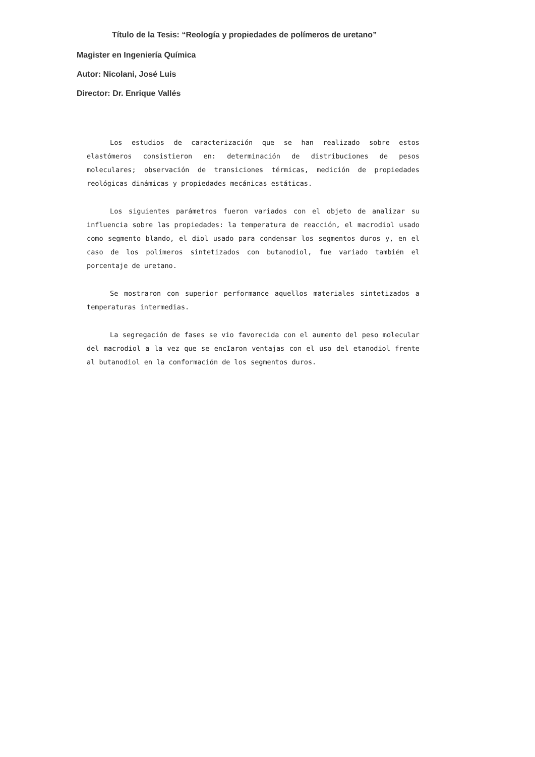Título de la Tesis: “Reología y propiedades de polímeros de uretano”
Magister en Ingeniería Química
Autor: Nicolani, José Luis
Director: Dr. Enrique Vallés
Los estudios de caracterización que se han realizado sobre estos elastómeros consistieron en: determinación de distribuciones de pesos moleculares; observación de transiciones térmicas, medición de propiedades reológicas dinámicas y propiedades mecánicas estáticas.
Los siguientes parámetros fueron variados con el objeto de analizar su influencia sobre las propiedades: la temperatura de reacción, el macrodiol usado como segmento blando, el diol usado para condensar los segmentos duros y, en el caso de los polímeros sintetizados con butanodiol, fue variado también el porcentaje de uretano.
Se mostraron con superior performance aquellos materiales sintetizados a temperaturas intermedias.
La segregación de fases se vio favorecida con el aumento del peso molecular del macrodiol a la vez que se encIaron ventajas con el uso del etanodiol frente al butanodiol en la conformación de los segmentos duros.